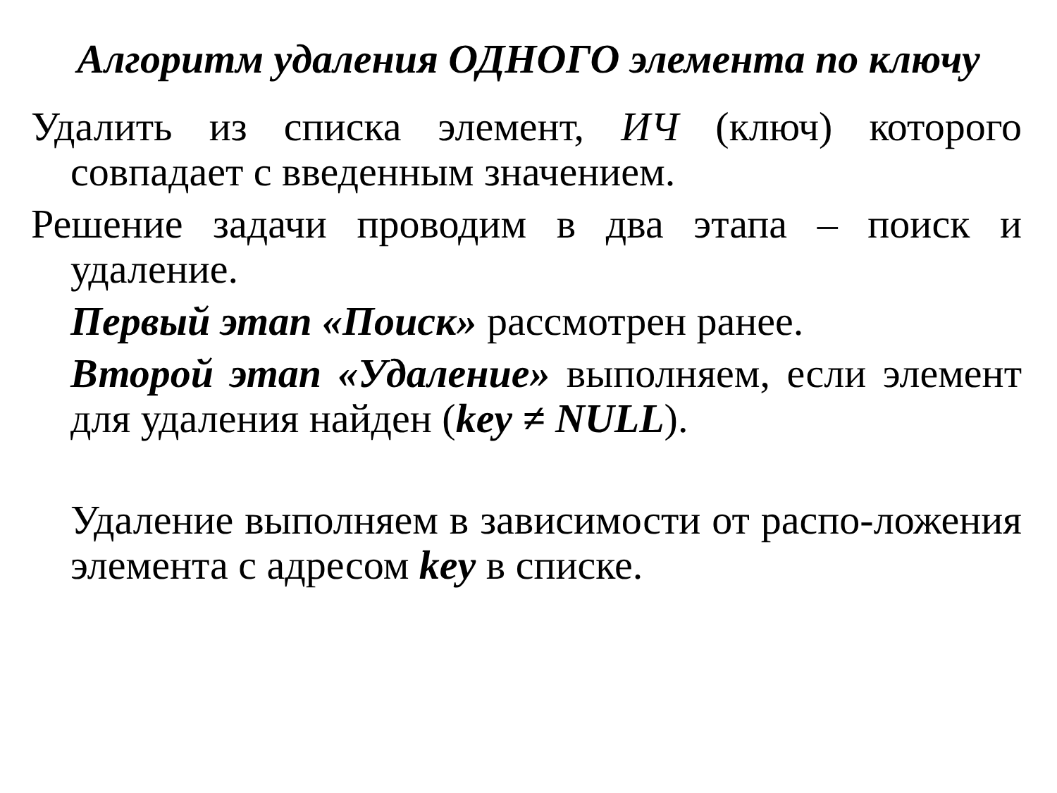Алгоритм удаления ОДНОГО элемента по ключу
Удалить из списка элемент, ИЧ (ключ) которого совпадает с введенным значением.
Решение задачи проводим в два этапа – поиск и удаление.
Первый этап «Поиск» рассмотрен ранее.
Второй этап «Удаление» выполняем, если элемент для удаления найден (key ≠ NULL).
Удаление выполняем в зависимости от распо-ложения элемента с адресом key в списке.